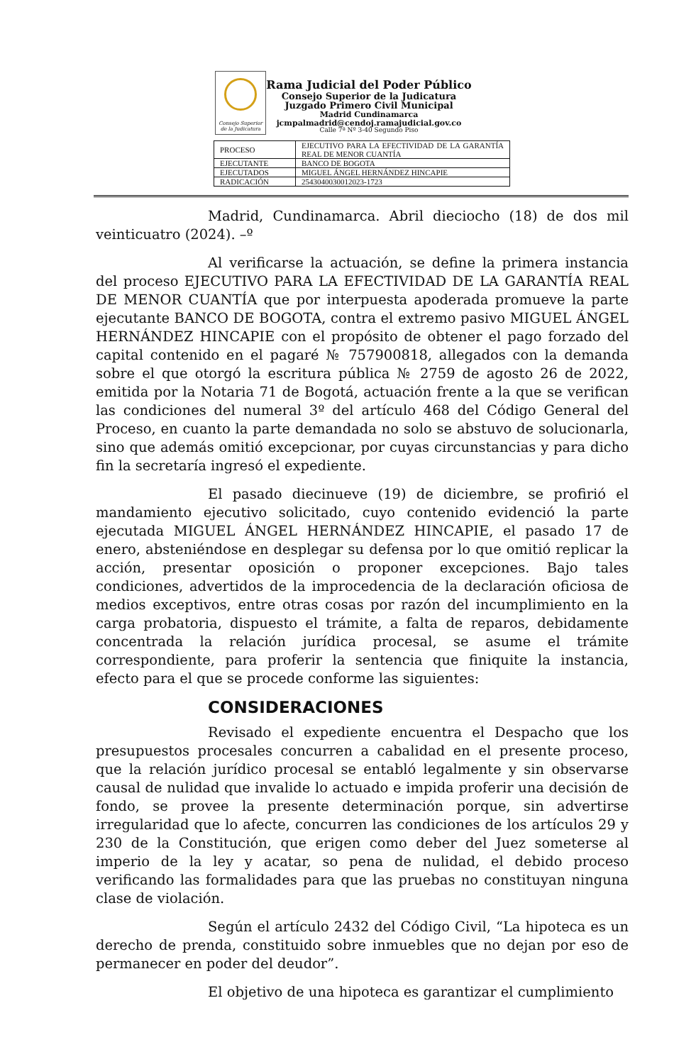Consejo Superior
de la Judicatura
Rama Judicial del Poder Público
Consejo Superior de la Judicatura
Juzgado Primero Civil Municipal
Madrid Cundinamarca
jcmpalmadrid@cendoj.ramajudicial.gov.co
Calle 7ª Nº 3-40 Segundo Piso
| PROCESO | EJECUTIVO PARA LA EFECTIVIDAD DE LA GARANTÍA REAL DE MENOR CUANTÍA |
| EJECUTANTE | BANCO DE BOGOTA |
| EJECUTADOS | MIGUEL ÁNGEL HERNÁNDEZ HINCAPIE |
| RADICACIÓN | 2543040030012023-1723 |
Madrid, Cundinamarca. Abril dieciocho (18) de dos mil veinticuatro (2024). –º
Al verificarse la actuación, se define la primera instancia del proceso EJECUTIVO PARA LA EFECTIVIDAD DE LA GARANTÍA REAL DE MENOR CUANTÍA que por interpuesta apoderada promueve la parte ejecutante BANCO DE BOGOTA, contra el extremo pasivo MIGUEL ÁNGEL HERNÁNDEZ HINCAPIE con el propósito de obtener el pago forzado del capital contenido en el pagaré № 757900818, allegados con la demanda sobre el que otorgó la escritura pública № 2759 de agosto 26 de 2022, emitida por la Notaria 71 de Bogotá, actuación frente a la que se verifican las condiciones del numeral 3º del artículo 468 del Código General del Proceso, en cuanto la parte demandada no solo se abstuvo de solucionarla, sino que además omitió excepcionar, por cuyas circunstancias y para dicho fin la secretaría ingresó el expediente.
El pasado diecinueve (19) de diciembre, se profirió el mandamiento ejecutivo solicitado, cuyo contenido evidenció la parte ejecutada MIGUEL ÁNGEL HERNÁNDEZ HINCAPIE, el pasado 17 de enero, absteniéndose en desplegar su defensa por lo que omitió replicar la acción, presentar oposición o proponer excepciones. Bajo tales condiciones, advertidos de la improcedencia de la declaración oficiosa de medios exceptivos, entre otras cosas por razón del incumplimiento en la carga probatoria, dispuesto el trámite, a falta de reparos, debidamente concentrada la relación jurídica procesal, se asume el trámite correspondiente, para proferir la sentencia que finiquite la instancia, efecto para el que se procede conforme las siguientes:
CONSIDERACIONES
Revisado el expediente encuentra el Despacho que los presupuestos procesales concurren a cabalidad en el presente proceso, que la relación jurídico procesal se entabló legalmente y sin observarse causal de nulidad que invalide lo actuado e impida proferir una decisión de fondo, se provee la presente determinación porque, sin advertirse irregularidad que lo afecte, concurren las condiciones de los artículos 29 y 230 de la Constitución, que erigen como deber del Juez someterse al imperio de la ley y acatar, so pena de nulidad, el debido proceso verificando las formalidades para que las pruebas no constituyan ninguna clase de violación.
Según el artículo 2432 del Código Civil, “La hipoteca es un derecho de prenda, constituido sobre inmuebles que no dejan por eso de permanecer en poder del deudor”.
El objetivo de una hipoteca es garantizar el cumplimiento